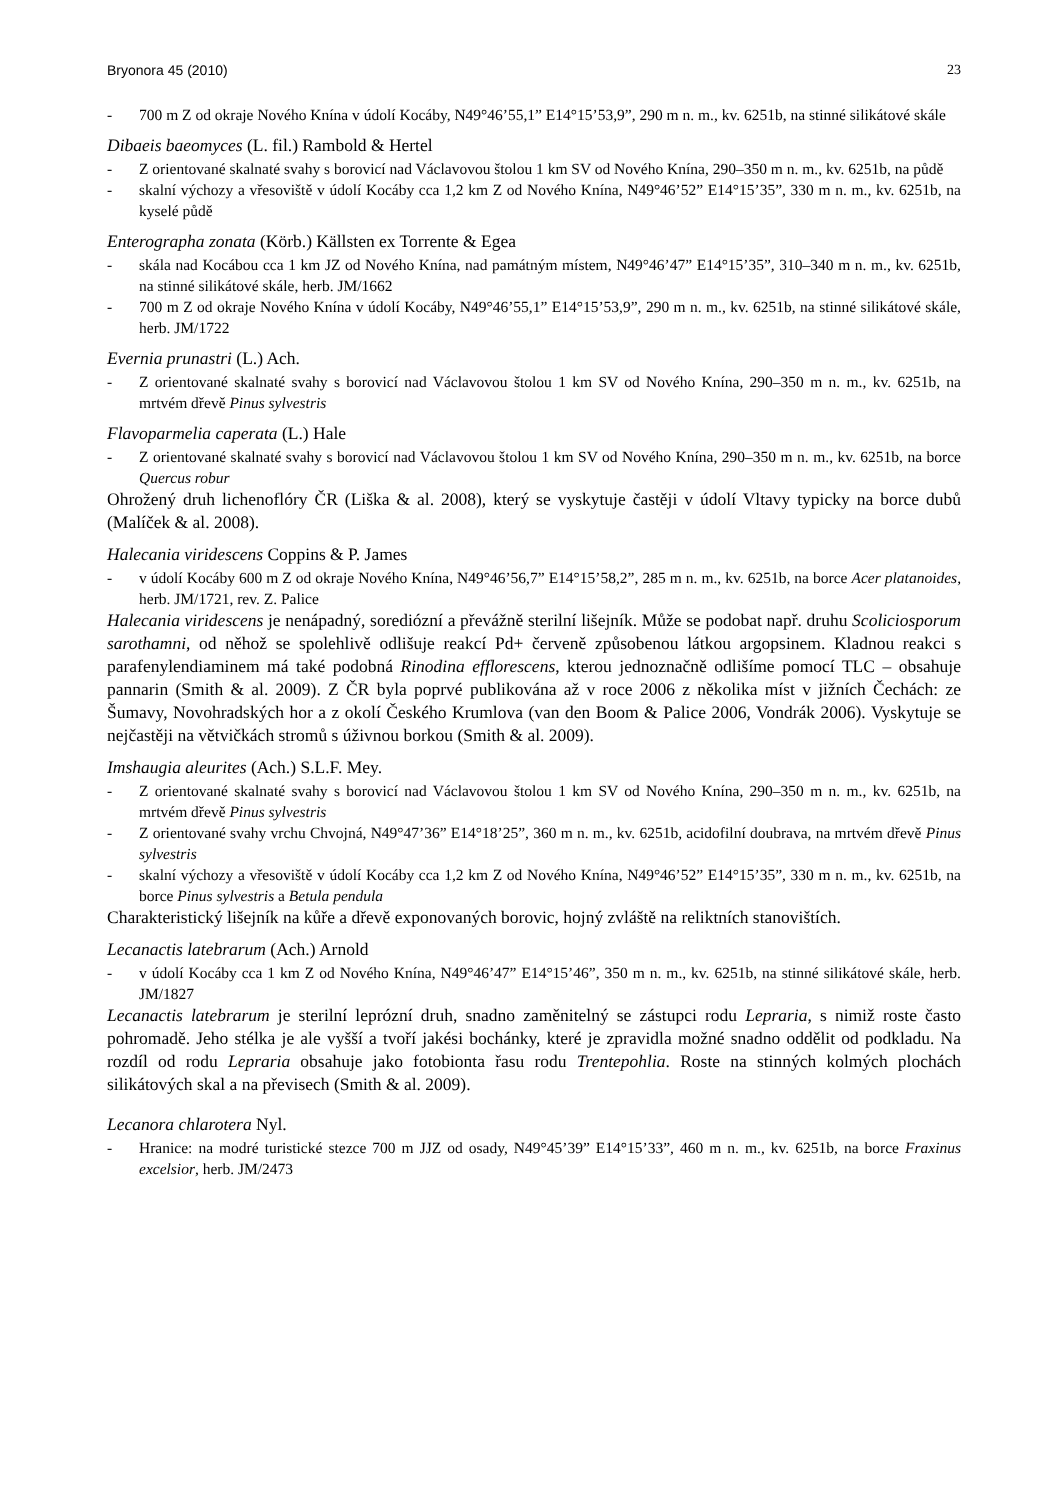Bryonora 45 (2010) 23
- 700 m Z od okraje Nového Knína v údolí Kocáby, N49°46’55,1” E14°15’53,9”, 290 m n. m., kv. 6251b, na stinné silikátové skále
Dibaeis baeomyces (L. fil.) Rambold & Hertel
- Z orientované skalnaté svahy s borovicí nad Václavovou štolou 1 km SV od Nového Knína, 290–350 m n. m., kv. 6251b, na půdě
- skalní výchozy a vřesoviště v údolí Kocáby cca 1,2 km Z od Nového Knína, N49°46’52” E14°15’35”, 330 m n. m., kv. 6251b, na kyselé půdě
Enterographa zonata (Körb.) Källsten ex Torrente & Egea
- skála nad Kocábou cca 1 km JZ od Nového Knína, nad památným místem, N49°46’47” E14°15’35”, 310–340 m n. m., kv. 6251b, na stinné silikátové skále, herb. JM/1662
- 700 m Z od okraje Nového Knína v údolí Kocáby, N49°46’55,1” E14°15’53,9”, 290 m n. m., kv. 6251b, na stinné silikátové skále, herb. JM/1722
Evernia prunastri (L.) Ach.
- Z orientované skalnaté svahy s borovicí nad Václavovou štolou 1 km SV od Nového Knína, 290–350 m n. m., kv. 6251b, na mrtvém dřevě Pinus sylvestris
Flavoparmelia caperata (L.) Hale
- Z orientované skalnaté svahy s borovicí nad Václavovou štolou 1 km SV od Nového Knína, 290–350 m n. m., kv. 6251b, na borce Quercus robur
Ohrožený druh lichenoflóry ČR (Liška & al. 2008), který se vyskytuje častěji v údolí Vltavy typicky na borce dubů (Malíček & al. 2008).
Halecania viridescens Coppins & P. James
- v údolí Kocáby 600 m Z od okraje Nového Knína, N49°46’56,7” E14°15’58,2”, 285 m n. m., kv. 6251b, na borce Acer platanoides, herb. JM/1721, rev. Z. Palice
Halecania viridescens je nenápadný, sorediózní a převážně sterilní lišejník. Může se podobat např. druhu Scoliciosporum sarothamni, od něhož se spolehlivě odlišuje reakcí Pd+ červeně způsobenou látkou argopsinem. Kladnou reakci s parafenylendiaminem má také podobná Rinodina efflorescens, kterou jednoznačně odlišíme pomocí TLC – obsahuje pannarin (Smith & al. 2009). Z ČR byla poprvé publikována až v roce 2006 z několika míst v jižních Čechách: ze Šumavy, Novohradských hor a z okolí Českého Krumlova (van den Boom & Palice 2006, Vondrák 2006). Vyskytuje se nejčastěji na větvičkách stromů s úživnou borkou (Smith & al. 2009).
Imshaugia aleurites (Ach.) S.L.F. Mey.
- Z orientované skalnaté svahy s borovicí nad Václavovou štolou 1 km SV od Nového Knína, 290–350 m n. m., kv. 6251b, na mrtvém dřevě Pinus sylvestris
- Z orientované svahy vrchu Chvojná, N49°47’36” E14°18’25”, 360 m n. m., kv. 6251b, acidofilní doubrava, na mrtvém dřevě Pinus sylvestris
- skalní výchozy a vřesoviště v údolí Kocáby cca 1,2 km Z od Nového Knína, N49°46’52” E14°15’35”, 330 m n. m., kv. 6251b, na borce Pinus sylvestris a Betula pendula
Charakteristický lišejník na kůře a dřevě exponovaných borovic, hojný zvláště na reliktních stanovištích.
Lecanactis latebrarum (Ach.) Arnold
- v údolí Kocáby cca 1 km Z od Nového Knína, N49°46’47” E14°15’46”, 350 m n. m., kv. 6251b, na stinné silikátové skále, herb. JM/1827
Lecanactis latebrarum je sterilní leprózní druh, snadno zaměnitelný se zástupci rodu Lepraria, s nimiž roste často pohromadě. Jeho stélka je ale vyšší a tvoří jakési bochánky, které je zpravidla možné snadno oddělit od podkladu. Na rozdíl od rodu Lepraria obsahuje jako fotobionta řasu rodu Trentepohlia. Roste na stinných kolmých plochách silikátových skal a na převisech (Smith & al. 2009).
Lecanora chlarotera Nyl.
- Hranice: na modré turistické stezce 700 m JJZ od osady, N49°45’39” E14°15’33”, 460 m n. m., kv. 6251b, na borce Fraxinus excelsior, herb. JM/2473